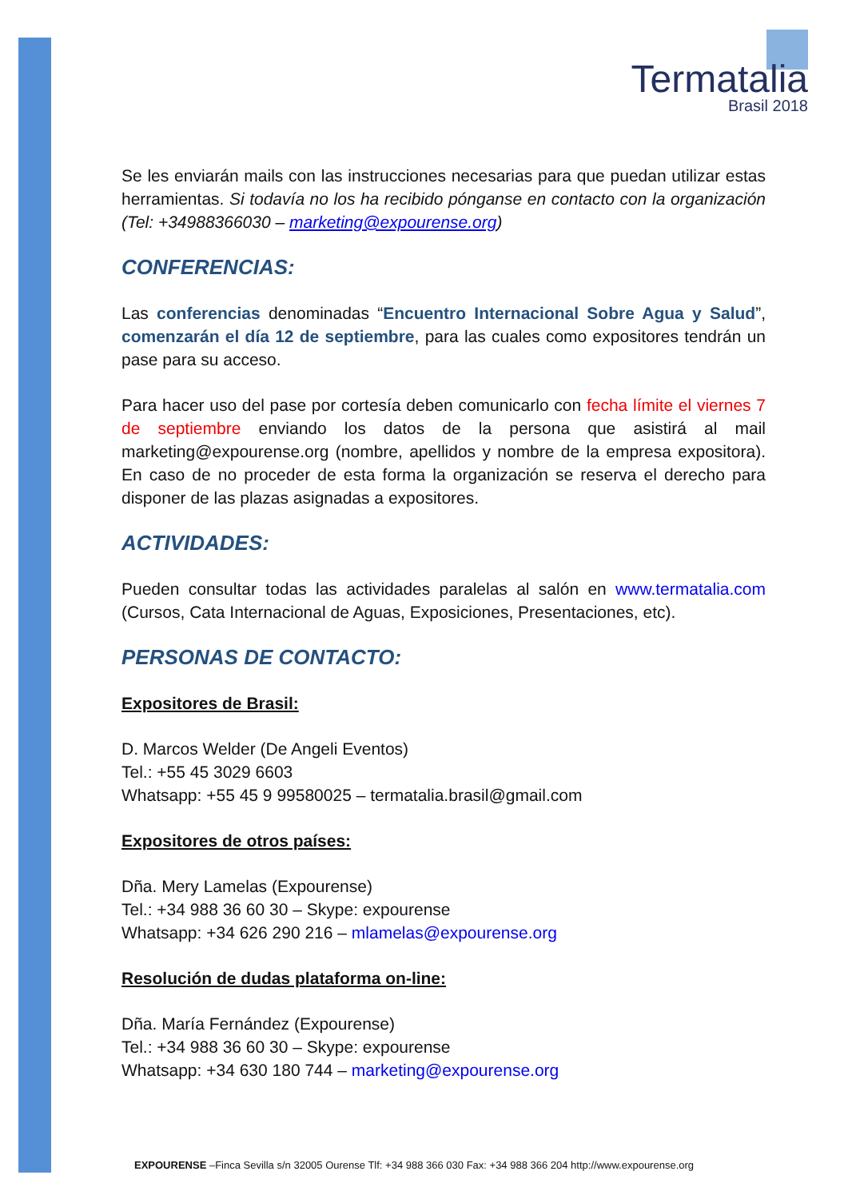Termatalia
Brasil 2018
Se les enviarán mails con las instrucciones necesarias para que puedan utilizar estas herramientas. Si todavía no los ha recibido pónganse en contacto con la organización (Tel: +34988366030 – marketing@expourense.org)
CONFERENCIAS:
Las conferencias denominadas “Encuentro Internacional Sobre Agua y Salud”, comenzarán el día 12 de septiembre, para las cuales como expositores tendrán un pase para su acceso.
Para hacer uso del pase por cortesía deben comunicarlo con fecha límite el viernes 7 de septiembre enviando los datos de la persona que asistirá al mail marketing@expourense.org (nombre, apellidos y nombre de la empresa expositora). En caso de no proceder de esta forma la organización se reserva el derecho para disponer de las plazas asignadas a expositores.
ACTIVIDADES:
Pueden consultar todas las actividades paralelas al salón en www.termatalia.com (Cursos, Cata Internacional de Aguas, Exposiciones, Presentaciones, etc).
PERSONAS DE CONTACTO:
Expositores de Brasil:
D. Marcos Welder (De Angeli Eventos)
Tel.: +55 45 3029 6603
Whatsapp: +55 45 9 99580025 – termatalia.brasil@gmail.com
Expositores de otros países:
Dña. Mery Lamelas (Expourense)
Tel.: +34 988 36 60 30 – Skype: expourense
Whatsapp: +34 626 290 216 – mlamelas@expourense.org
Resolución de dudas plataforma on-line:
Dña. María Fernández (Expourense)
Tel.: +34 988 36 60 30 – Skype: expourense
Whatsapp: +34 630 180 744 – marketing@expourense.org
EXPOURENSE –Finca Sevilla s/n 32005 Ourense Tlf: +34 988 366 030 Fax: +34 988 366 204 http://www.expourense.org